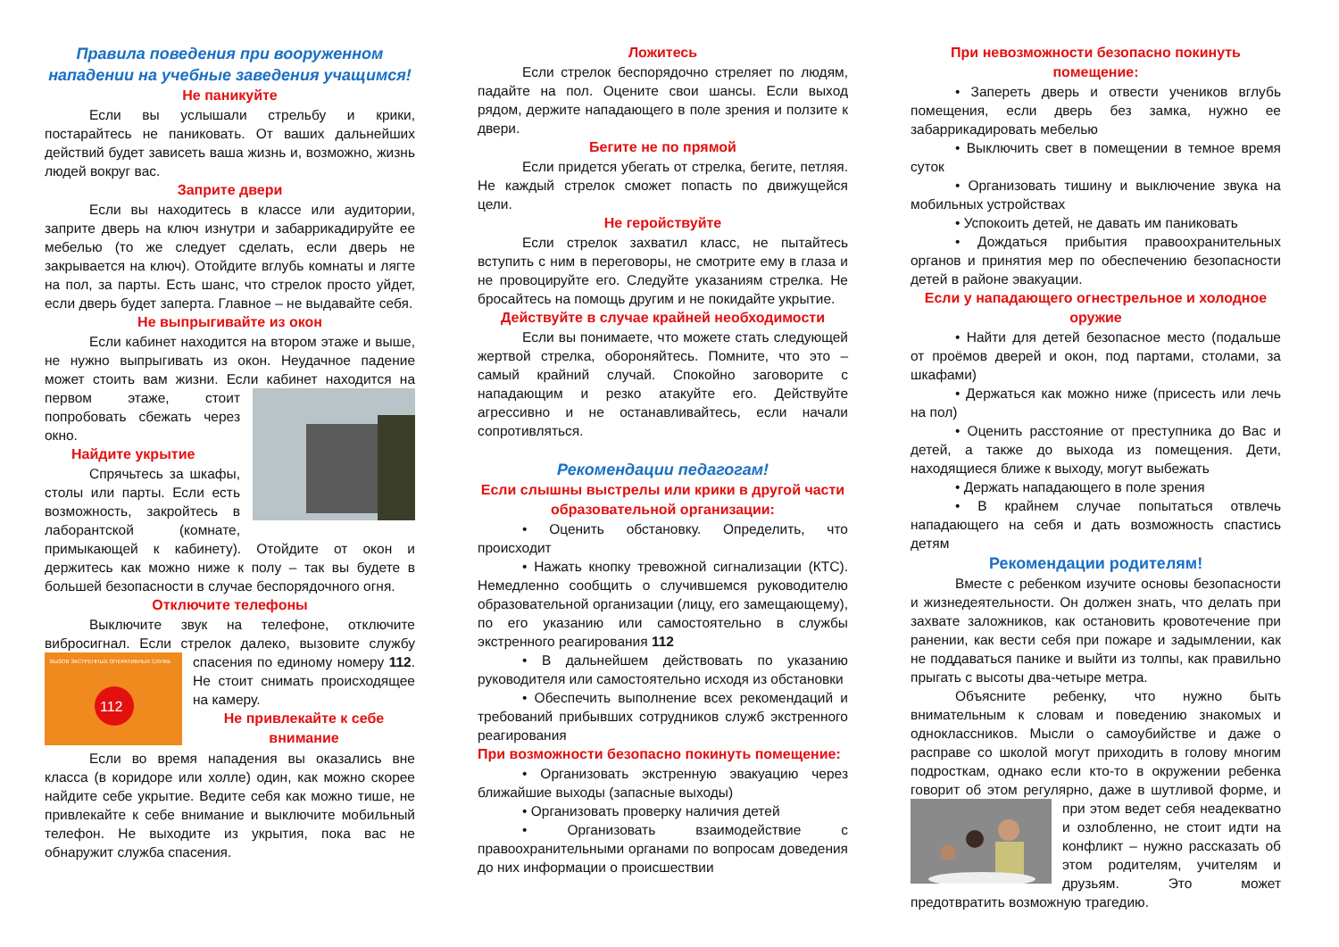Правила поведения при вооруженном нападении на учебные заведения учащимся!
Не паникуйте
Если вы услышали стрельбу и крики, постарайтесь не паниковать. От ваших дальнейших действий будет зависеть ваша жизнь и, возможно, жизнь людей вокруг вас.
Заприте двери
Если вы находитесь в классе или аудитории, заприте дверь на ключ изнутри и забаррикадируйте ее мебелью (то же следует сделать, если дверь не закрывается на ключ). Отойдите вглубь комнаты и лягте на пол, за парты. Есть шанс, что стрелок просто уйдет, если дверь будет заперта. Главное – не выдавайте себя.
Не выпрыгивайте из окон
Если кабинет находится на втором этаже и выше, не нужно выпрыгивать из окон. Неудачное падение может стоить вам жизни. Если кабинет находится на первом этаже, стоит попробовать сбежать через окно.
Найдите укрытие
Спрячьтесь за шкафы, столы или парты. Если есть возможность, закройтесь в лаборантской (комнате, примыкающей к кабинету). Отойдите от окон и держитесь как можно ниже к полу – так вы будете в большей безопасности в случае беспорядочного огня.
Отключите телефоны
Выключите звук на телефоне, отключите вибросигнал. Если стрелок далеко, вызовите службу
ВЫЗОВ ЭКСТРЕННЫХ ОПЕРАТИВНЫХ СЛУЖБ
112
спасения по единому номеру 112. Не стоит снимать происходящее на камеру.
Не привлекайте к себе внимание
Если во время нападения вы оказались вне класса (в коридоре или холле) один, как можно скорее найдите себе укрытие. Ведите себя как можно тише, не привлекайте к себе внимание и выключите мобильный телефон. Не выходите из укрытия, пока вас не обнаружит служба спасения.
Ложитесь
Если стрелок беспорядочно стреляет по людям, падайте на пол. Оцените свои шансы. Если выход рядом, держите нападающего в поле зрения и ползите к двери.
Бегите не по прямой
Если придется убегать от стрелка, бегите, петляя. Не каждый стрелок сможет попасть по движущейся цели.
Не геройствуйте
Если стрелок захватил класс, не пытайтесь вступить с ним в переговоры, не смотрите ему в глаза и не провоцируйте его. Следуйте указаниям стрелка. Не бросайтесь на помощь другим и не покидайте укрытие.
Действуйте в случае крайней необходимости
Если вы понимаете, что можете стать следующей жертвой стрелка, обороняйтесь. Помните, что это – самый крайний случай. Спокойно заговорите с нападающим и резко атакуйте его. Действуйте агрессивно и не останавливайтесь, если начали сопротивляться.
Рекомендации педагогам!
Если слышны выстрелы или крики в другой части образовательной организации:
• Оценить обстановку. Определить, что происходит
• Нажать кнопку тревожной сигнализации (КТС). Немедленно сообщить о случившемся руководителю образовательной организации (лицу, его замещающему), по его указанию или самостоятельно в службы экстренного реагирования 112
• В дальнейшем действовать по указанию руководителя или самостоятельно исходя из обстановки
• Обеспечить выполнение всех рекомендаций и требований прибывших сотрудников служб экстренного реагирования
При возможности безопасно покинуть помещение:
• Организовать экстренную эвакуацию через ближайшие выходы (запасные выходы)
• Организовать проверку наличия детей
• Организовать взаимодействие с правоохранительными органами по вопросам доведения до них информации о происшествии
При невозможности безопасно покинуть помещение:
• Запереть дверь и отвести учеников вглубь помещения, если дверь без замка, нужно ее забаррикадировать мебелью
• Выключить свет в помещении в темное время суток
• Организовать тишину и выключение звука на мобильных устройствах
• Успокоить детей, не давать им паниковать
• Дождаться прибытия правоохранительных органов и принятия мер по обеспечению безопасности детей в районе эвакуации.
Если у нападающего огнестрельное и холодное оружие
• Найти для детей безопасное место (подальше от проёмов дверей и окон, под партами, столами, за шкафами)
• Держаться как можно ниже (присесть или лечь на пол)
• Оценить расстояние от преступника до Вас и детей, а также до выхода из помещения. Дети, находящиеся ближе к выходу, могут выбежать
• Держать нападающего в поле зрения
• В крайнем случае попытаться отвлечь нападающего на себя и дать возможность спастись детям
Рекомендации родителям!
Вместе с ребенком изучите основы безопасности и жизнедеятельности. Он должен знать, что делать при захвате заложников, как остановить кровотечение при ранении, как вести себя при пожаре и задымлении, как не поддаваться панике и выйти из толпы, как правильно прыгать с высоты два-четыре метра.
Объясните ребенку, что нужно быть внимательным к словам и поведению знакомых и одноклассников. Мысли о самоубийстве и даже о расправе со школой могут приходить в голову многим подросткам, однако если кто-то в окружении ребенка говорит об этом регулярно, даже в шутливой форме, и при этом ведет себя неадекватно и озлобленно, не стоит идти на конфликт – нужно рассказать об этом родителям, учителям и друзьям. Это может предотвратить возможную трагедию.